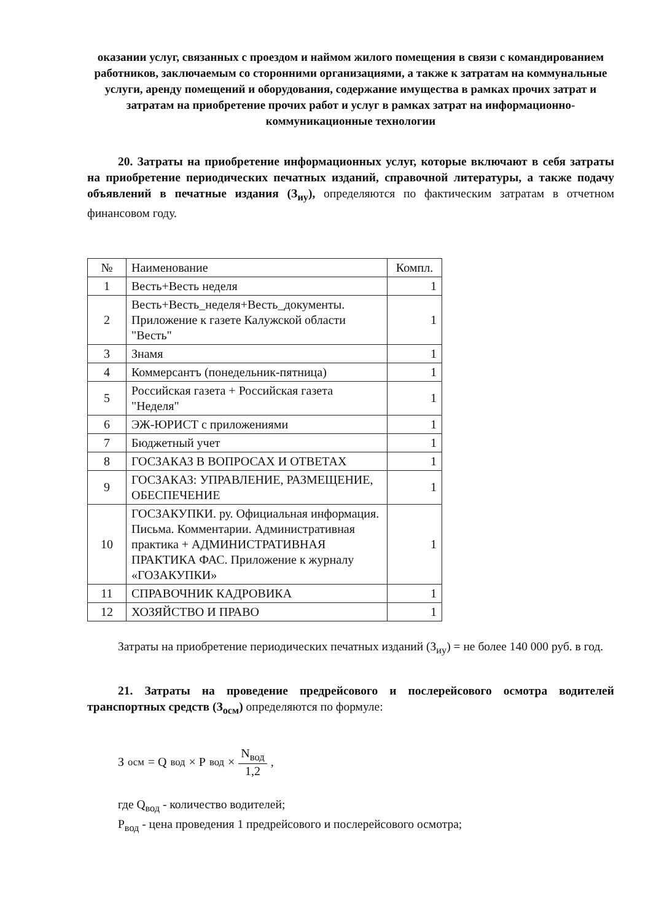оказании услуг, связанных с проездом и наймом жилого помещения в связи с командированием работников, заключаемым со сторонними организациями, а также к затратам на коммунальные услуги, аренду помещений и оборудования, содержание имущества в рамках прочих затрат и затратам на приобретение прочих работ и услуг в рамках затрат на информационно-коммуникационные технологии
20. Затраты на приобретение информационных услуг, которые включают в себя затраты на приобретение периодических печатных изданий, справочной литературы, а также подачу объявлений в печатные издания (З<sub>иу</sub>), определяются по фактическим затратам в отчетном финансовом году.
| № | Наименование | Компл. |
| --- | --- | --- |
| 1 | Весть+Весть неделя | 1 |
| 2 | Весть+Весть_неделя+Весть_документы. Приложение к газете Калужской области "Весть" | 1 |
| 3 | Знамя | 1 |
| 4 | Коммерсантъ (понедельник-пятница) | 1 |
| 5 | Российская газета + Российская газета "Неделя" | 1 |
| 6 | ЭЖ-ЮРИСТ с приложениями | 1 |
| 7 | Бюджетный учет | 1 |
| 8 | ГОСЗАКАЗ В ВОПРОСАХ И ОТВЕТАХ | 1 |
| 9 | ГОСЗАКАЗ: УПРАВЛЕНИЕ, РАЗМЕЩЕНИЕ, ОБЕСПЕЧЕНИЕ | 1 |
| 10 | ГОСЗАКУПКИ. ру. Официальная информация. Письма. Комментарии. Административная практика + АДМИНИСТРАТИВНАЯ ПРАКТИКА ФАС. Приложение к журналу «ГОЗАКУПКИ» | 1 |
| 11 | СПРАВОЧНИК КАДРОВИКА | 1 |
| 12 | ХОЗЯЙСТВО И ПРАВО | 1 |
Затраты на приобретение периодических печатных изданий (З<sub>иу</sub>) = не более 140 000 руб. в год.
21. Затраты на проведение предрейсового и послерейсового осмотра водителей транспортных средств (З<sub>осм</sub>) определяются по формуле:
З<sub>осм</sub> = Q<sub>вод</sub> × P<sub>вод</sub> × N<sub>вод</sub> 1,2,
где Q<sub>вод</sub> - количество водителей;
P<sub>вод</sub> - цена проведения 1 предрейсового и послерейсового осмотра;